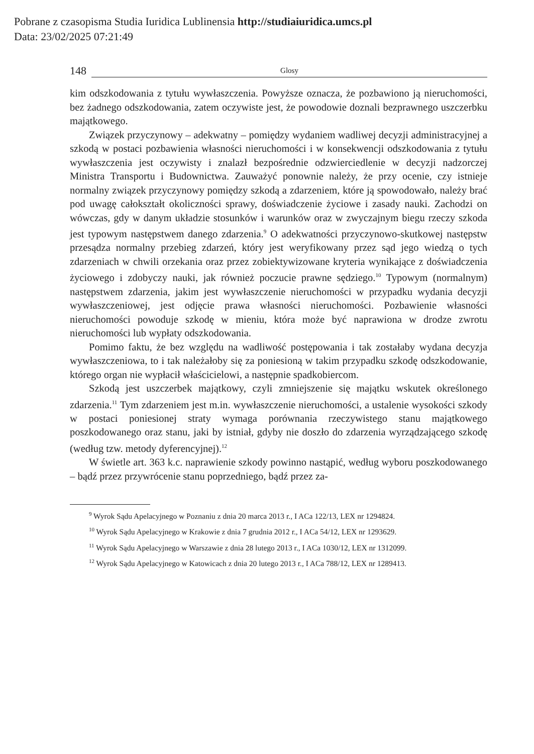Pobrane z czasopisma Studia Iuridica Lublinensia http://studiaiuridica.umcs.pl
Data: 23/02/2025 07:21:49
148
Glosy
kim odszkodowania z tytułu wywłaszczenia. Powyższe oznacza, że pozbawiono ją nieruchomości, bez żadnego odszkodowania, zatem oczywiste jest, że powodowie doznali bezprawnego uszczerbku majątkowego.
Związek przyczynowy – adekwatny – pomiędzy wydaniem wadliwej decyzji administracyjnej a szkodą w postaci pozbawienia własności nieruchomości i w konsekwencji odszkodowania z tytułu wywłaszczenia jest oczywisty i znalazł bezpośrednie odzwierciedlenie w decyzji nadzorczej Ministra Transportu i Budownictwa. Zauważyć ponownie należy, że przy ocenie, czy istnieje normalny związek przyczynowy pomiędzy szkodą a zdarzeniem, które ją spowodowało, należy brać pod uwagę całokształt okoliczności sprawy, doświadczenie życiowe i zasady nauki. Zachodzi on wówczas, gdy w danym układzie stosunków i warunków oraz w zwyczajnym biegu rzeczy szkoda jest typowym następstwem danego zdarzenia.<sup>9</sup> O adekwatności przyczynowo-skutkowej następstw przesądza normalny przebieg zdarzeń, który jest weryfikowany przez sąd jego wiedzą o tych zdarzeniach w chwili orzekania oraz przez zobiektywizowane kryteria wynikające z doświadczenia życiowego i zdobyczy nauki, jak również poczucie prawne sędziego.<sup>10</sup> Typowym (normalnym) następstwem zdarzenia, jakim jest wywłaszczenie nieruchomości w przypadku wydania decyzji wywłaszczeniowej, jest odjęcie prawa własności nieruchomości. Pozbawienie własności nieruchomości powoduje szkodę w mieniu, która może być naprawiona w drodze zwrotu nieruchomości lub wypłaty odszkodowania.
Pomimo faktu, że bez względu na wadliwość postępowania i tak zostałaby wydana decyzja wywłaszczeniowa, to i tak należałoby się za poniesioną w takim przypadku szkodę odszkodowanie, którego organ nie wypłacił właścicielowi, a następnie spadkobiercom.
Szkodą jest uszczerbek majątkowy, czyli zmniejszenie się majątku wskutek określonego zdarzenia.<sup>11</sup> Tym zdarzeniem jest m.in. wywłaszczenie nieruchomości, a ustalenie wysokości szkody w postaci poniesionej straty wymaga porównania rzeczywistego stanu majątkowego poszkodowanego oraz stanu, jaki by istniał, gdyby nie doszło do zdarzenia wyrządzającego szkodę (według tzw. metody dyferencyjnej).<sup>12</sup>
W świetle art. 363 k.c. naprawienie szkody powinno nastąpić, według wyboru poszkodowanego – bądź przez przywrócenie stanu poprzedniego, bądź przez za-
<sup>9</sup> Wyrok Sądu Apelacyjnego w Poznaniu z dnia 20 marca 2013 r., I ACa 122/13, LEX nr 1294824.
<sup>10</sup> Wyrok Sądu Apelacyjnego w Krakowie z dnia 7 grudnia 2012 r., I ACa 54/12, LEX nr 1293629.
<sup>11</sup> Wyrok Sądu Apelacyjnego w Warszawie z dnia 28 lutego 2013 r., I ACa 1030/12, LEX nr 1312099.
<sup>12</sup> Wyrok Sądu Apelacyjnego w Katowicach z dnia 20 lutego 2013 r., I ACa 788/12, LEX nr 1289413.